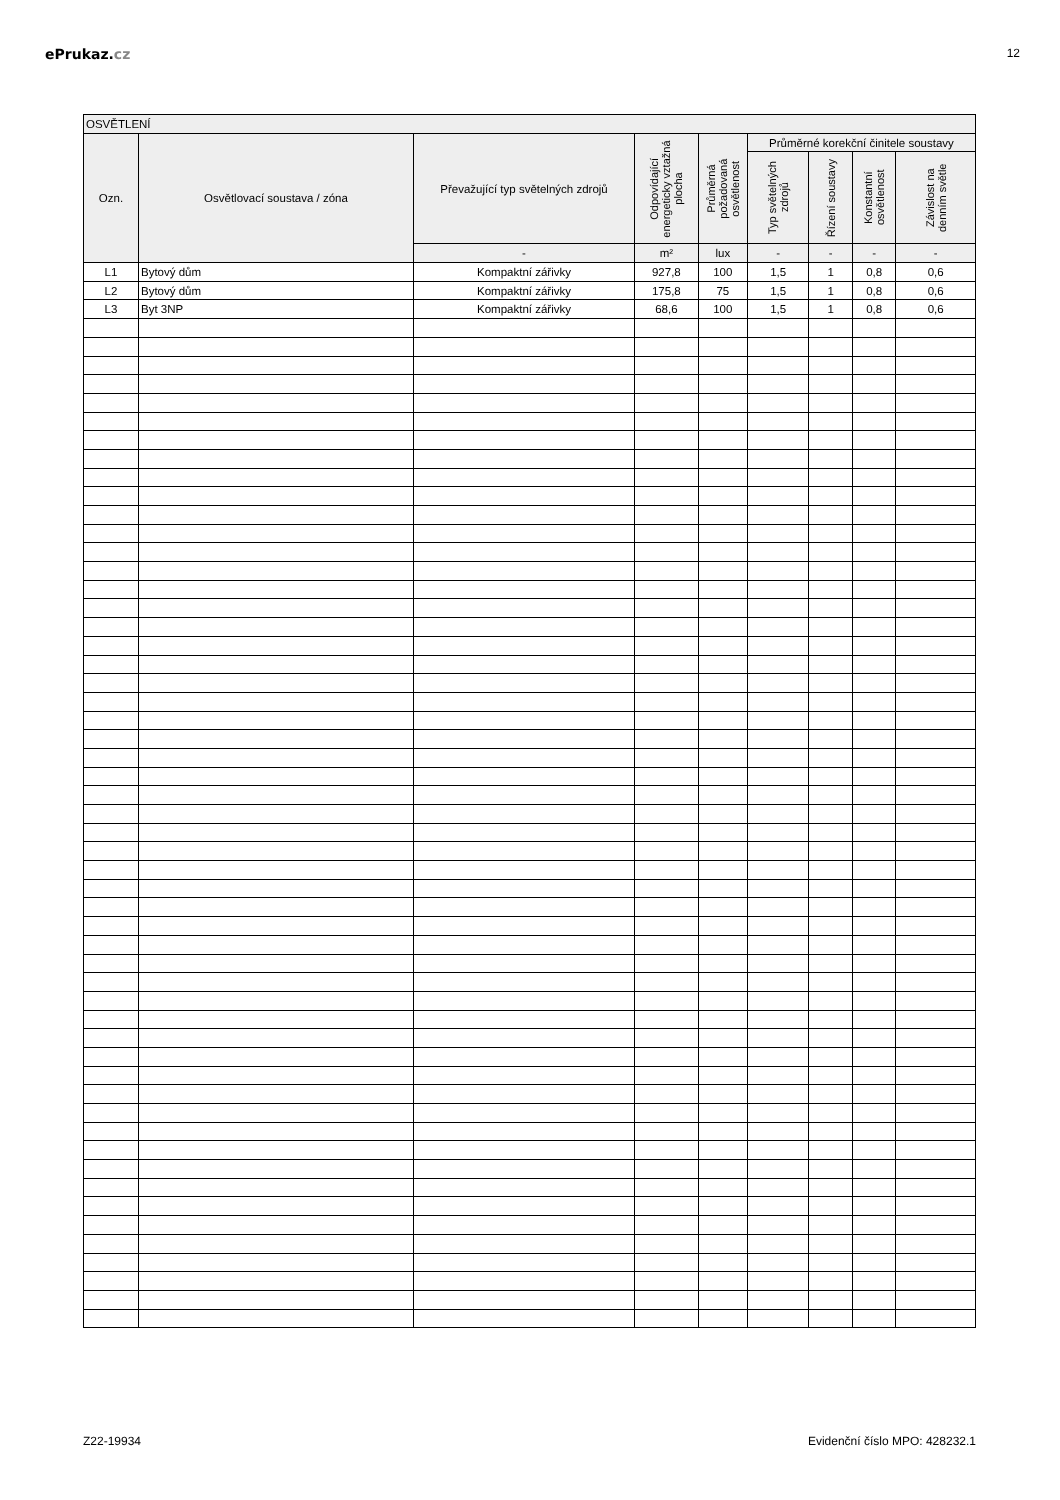ePrukaz.cz
12
| OSVĚTLENÍ | | | | | | | | |
| --- | --- | --- | --- | --- | --- | --- | --- | --- |
| Ozn. | Osvětlovací soustava / zóna | Převažující typ světelných zdrojů | Odpovídající energeticky vztažná plocha | Průměrná požadovaná osvětlenost | Průměrné korekční činitele soustavy | | | |
| | | | | | Typ světelných zdrojů | Řízení soustavy | Konstantní osvětlenost | Závislost na denním světle |
| | | - | m² | lux | - | - | - | - |
| L1 | Bytový dům | Kompaktní zářivky | 927,8 | 100 | 1,5 | 1 | 0,8 | 0,6 |
| L2 | Bytový dům | Kompaktní zářivky | 175,8 | 75 | 1,5 | 1 | 0,8 | 0,6 |
| L3 | Byt 3NP | Kompaktní zářivky | 68,6 | 100 | 1,5 | 1 | 0,8 | 0,6 |
Z22-19934 Evidenční číslo MPO: 428232.1